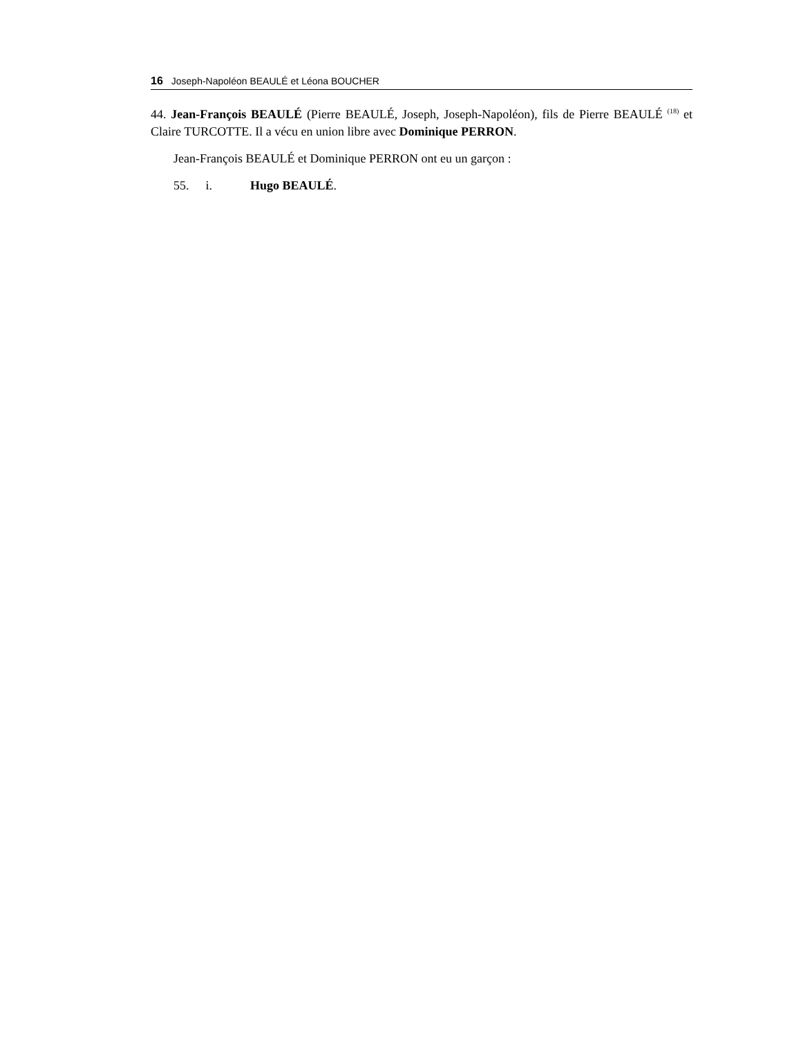16 Joseph-Napoléon BEAULÉ et Léona BOUCHER
44. Jean-François BEAULÉ (Pierre BEAULÉ, Joseph, Joseph-Napoléon), fils de Pierre BEAULÉ <sup>(18)</sup> et Claire TURCOTTE. Il a vécu en union libre avec Dominique PERRON.
Jean-François BEAULÉ et Dominique PERRON ont eu un garçon :
55. i. Hugo BEAULÉ.